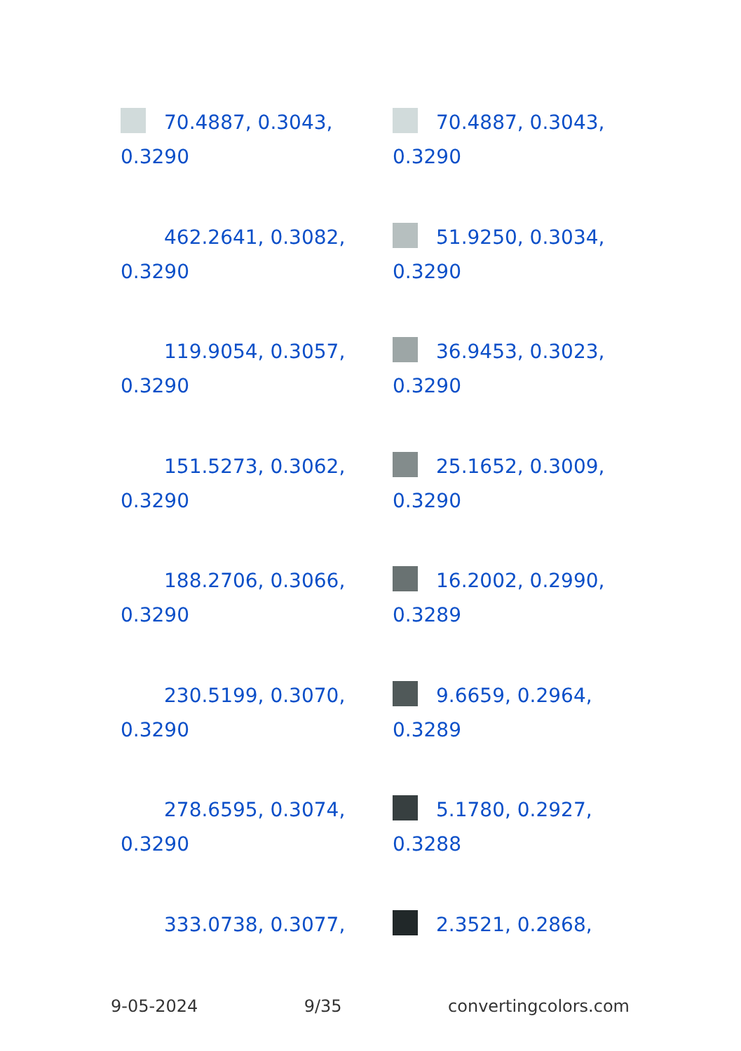70.4887, 0.3043, 0.3290
70.4887, 0.3043, 0.3290
462.2641, 0.3082, 0.3290
51.9250, 0.3034, 0.3290
119.9054, 0.3057, 0.3290
36.9453, 0.3023, 0.3290
151.5273, 0.3062, 0.3290
25.1652, 0.3009, 0.3290
188.2706, 0.3066, 0.3290
16.2002, 0.2990, 0.3289
230.5199, 0.3070, 0.3290
9.6659, 0.2964, 0.3289
278.6595, 0.3074, 0.3290
5.1780, 0.2927, 0.3288
333.0738, 0.3077,
2.3521, 0.2868,
9-05-2024 9/35 convertingcolors.com